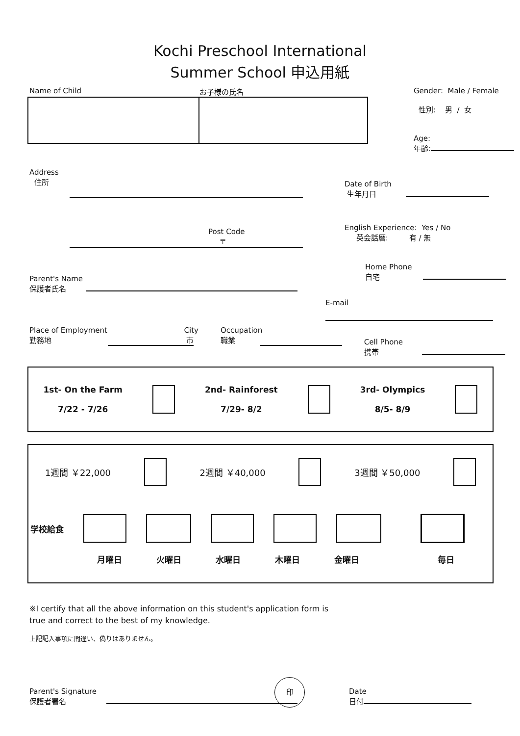Kochi Preschool International
Summer School 申込用紙
Name of Child お子様の氏名 Gender: Male / Female
性別: 男 / 女
Age:
年齢:
Address
住所
Post Code
〒
Date of Birth
生年月日
English Experience: Yes / No
英会話暦: 有 / 無
Parent's Name
保護者氏名
Home Phone
自宅
E-mail
Place of Employment City
勤務地 市
Occupation
職業
Cell Phone
携帯
1st- On the Farm
7/22 - 7/26
2nd- Rainforest
7/29- 8/2
3rd- Olympics
8/5- 8/9
1週間 ￥22,000 2週間 ￥40,000 3週間 ￥50,000
学校給食
月曜日 火曜日 水曜日 木曜日 金曜日 毎日
※I certify that all the above information on this student's application form is
true and correct to the best of my knowledge.
上記記入事項に間違い、偽りはありません。
Parent's Signature
保護者署名
印
Date
日付